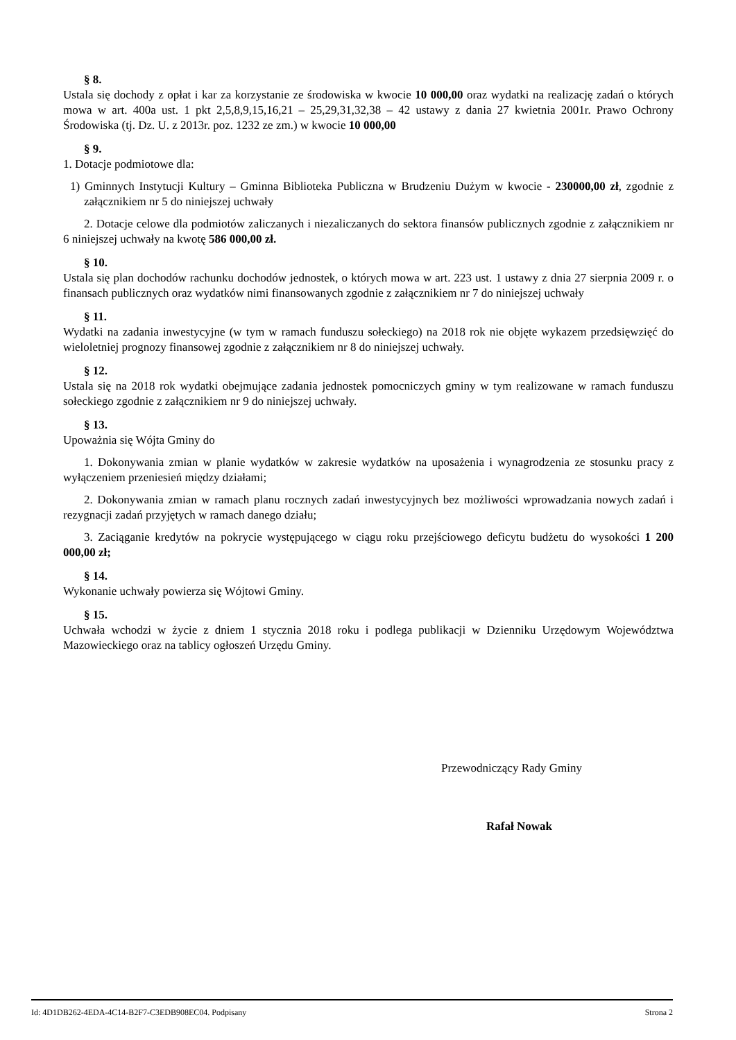§ 8.
Ustala się dochody z opłat i kar za korzystanie ze środowiska w kwocie 10 000,00 oraz wydatki na realizację zadań o których mowa w art. 400a ust. 1 pkt 2,5,8,9,15,16,21 – 25,29,31,32,38 – 42 ustawy z dania 27 kwietnia 2001r. Prawo Ochrony Środowiska (tj. Dz. U. z 2013r. poz. 1232 ze zm.) w kwocie 10 000,00
§ 9.
1. Dotacje podmiotowe dla:
1) Gminnych Instytucji Kultury – Gminna Biblioteka Publiczna w Brudzeniu Dużym w kwocie - 230000,00 zł, zgodnie z załącznikiem nr 5 do niniejszej uchwały
2. Dotacje celowe dla podmiotów zaliczanych i niezaliczanych do sektora finansów publicznych zgodnie z załącznikiem nr 6 niniejszej uchwały na kwotę 586 000,00 zł.
§ 10.
Ustala się plan dochodów rachunku dochodów jednostek, o których mowa w art. 223 ust. 1 ustawy z dnia 27 sierpnia 2009 r. o finansach publicznych oraz wydatków nimi finansowanych zgodnie z załącznikiem nr 7 do niniejszej uchwały
§ 11.
Wydatki na zadania inwestycyjne (w tym w ramach funduszu sołeckiego) na 2018 rok nie objęte wykazem przedsięwzięć do wieloletniej prognozy finansowej zgodnie z załącznikiem nr 8 do niniejszej uchwały.
§ 12.
Ustala się na 2018 rok wydatki obejmujące zadania jednostek pomocniczych gminy w tym realizowane w ramach funduszu sołeckiego zgodnie z załącznikiem nr 9 do niniejszej uchwały.
§ 13.
Upoważnia się Wójta Gminy do
1. Dokonywania zmian w planie wydatków w zakresie wydatków na uposażenia i wynagrodzenia ze stosunku pracy z wyłączeniem przeniesień między działami;
2. Dokonywania zmian w ramach planu rocznych zadań inwestycyjnych bez możliwości wprowadzania nowych zadań i rezygnacji zadań przyjętych w ramach danego działu;
3. Zaciąganie kredytów na pokrycie występującego w ciągu roku przejściowego deficytu budżetu do wysokości 1 200 000,00 zł;
§ 14.
Wykonanie uchwały powierza się Wójtowi Gminy.
§ 15.
Uchwała wchodzi w życie z dniem 1 stycznia 2018 roku i podlega publikacji w Dzienniku Urzędowym Województwa Mazowieckiego oraz na tablicy ogłoszeń Urzędu Gminy.
Przewodniczący Rady Gminy
Rafał Nowak
Id: 4D1DB262-4EDA-4C14-B2F7-C3EDB908EC04. Podpisany Strona 2